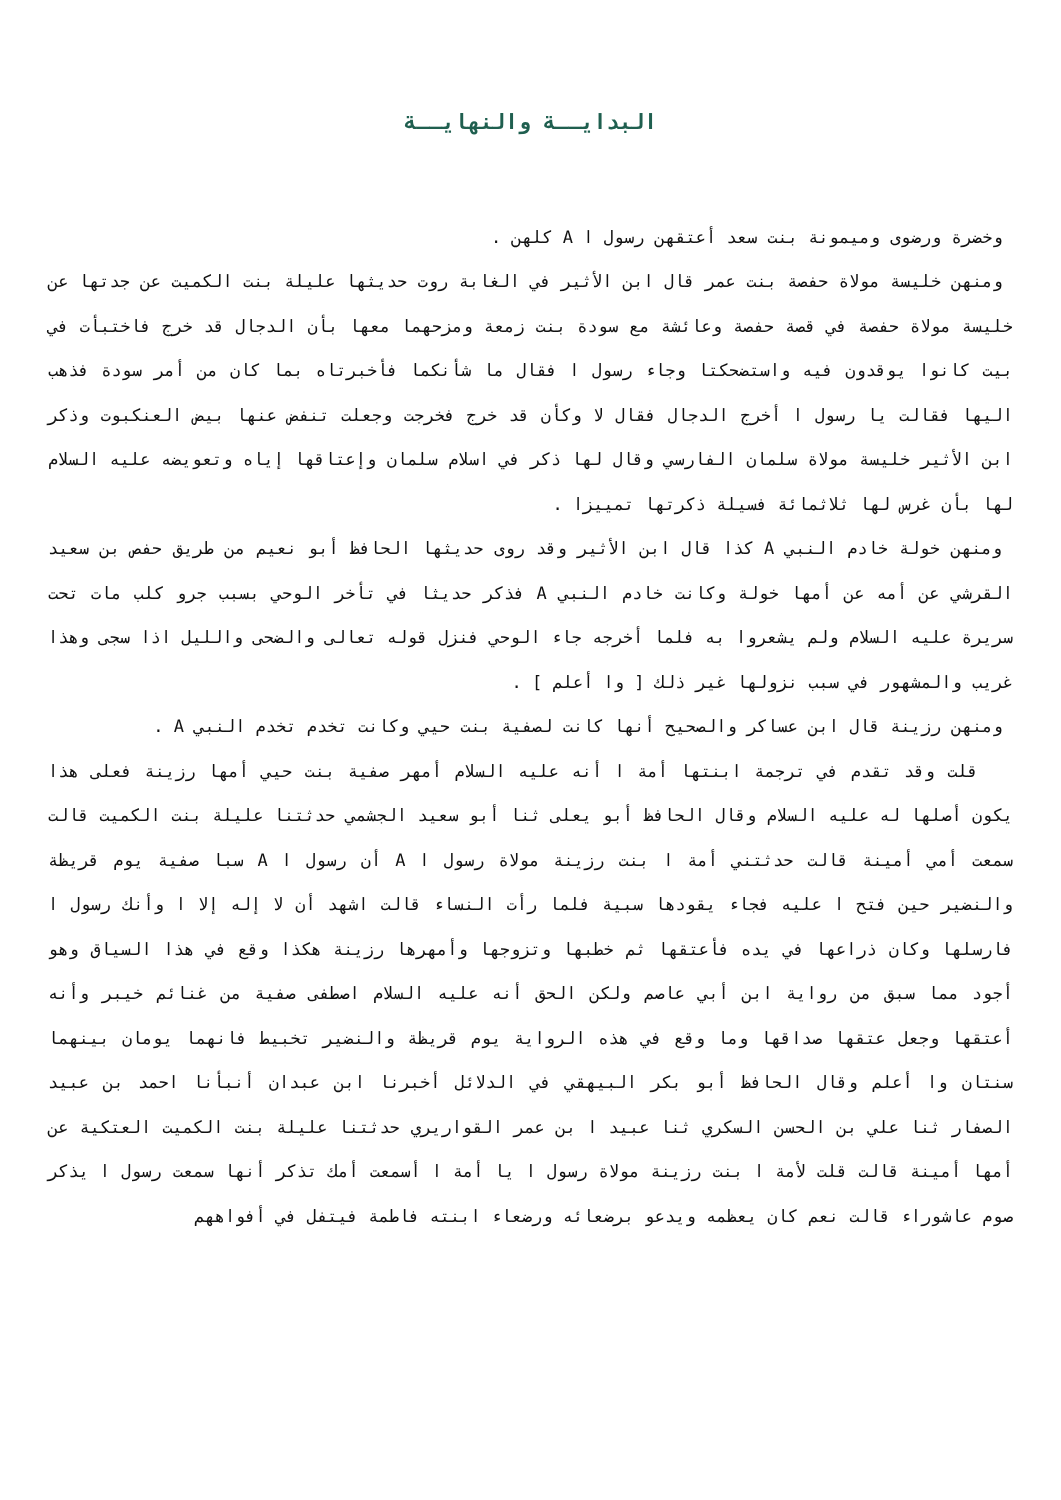البدايــة والنهايــة
وخضرة ورضوى وميمونة بنت سعد أعتقهن رسول ا A كلهن .
ومنهن خليسة مولاة حفصة بنت عمر قال ابن الأثير في الغابة روت حديثها عليلة بنت الكميت عن جدتها عن خليسة مولاة حفصة في قصة حفصة وعائشة مع سودة بنت زمعة ومزحهما معها بأن الدجال قد خرج فاختبأت في بيت كانوا يوقدون فيه واستضحكتا وجاء رسول ا فقال ما شأنكما فأخبرتاه بما كان من أمر سودة فذهب اليها فقالت يا رسول ا أخرج الدجال فقال لا وكأن قد خرج فخرجت وجعلت تنفض عنها بيض العنكبوت وذكر ابن الأثير خليسة مولاة سلمان الفارسي وقال لها ذكر في اسلام سلمان وإعتاقها إياه وتعويضه عليه السلام لها بأن غرس لها ثلاثمائة فسيلة ذكرتها تمييزا .
ومنهن خولة خادم النبي A كذا قال ابن الأثير وقد روى حديثها الحافظ أبو نعيم من طريق حفص بن سعيد القرشي عن أمه عن أمها خولة وكانت خادم النبي A فذكر حديثا في تأخر الوحي بسبب جرو كلب مات تحت سريرة عليه السلام ولم يشعروا به فلما أخرجه جاء الوحي فنزل قوله تعالى والضحى والليل اذا سجى وهذا غريب والمشهور في سبب نزولها غير ذلك [ وا أعلم ] .
ومنهن رزينة قال ابن عساكر والصحيح أنها كانت لصفية بنت حيي وكانت تخدم تخدم النبي A .
قلت وقد تقدم في ترجمة ابنتها أمة ا أنه عليه السلام أمهر صفية بنت حيي أمها رزينة فعلى هذا يكون أصلها له عليه السلام وقال الحافظ أبو يعلى ثنا أبو سعيد الجشمي حدثتنا عليلة بنت الكميت قالت سمعت أمي أمينة قالت حدثتني أمة ا بنت رزينة مولاة رسول ا A أن رسول ا A سبا صفية يوم قريظة والنضير حين فتح ا عليه فجاء يقودها سبية فلما رأت النساء قالت اشهد أن لا إله إلا ا وأنك رسول ا فارسلها وكان ذراعها في يده فأعتقها ثم خطبها وتزوجها وأمهرها رزينة هكذا وقع في هذا السياق وهو أجود مما سبق من رواية ابن أبي عاصم ولكن الحق أنه عليه السلام اصطفى صفية من غنائم خيبر وأنه أعتقها وجعل عتقها صداقها وما وقع في هذه الرواية يوم قريظة والنضير تخبيط فانهما يومان بينهما سنتان وا أعلم وقال الحافظ أبو بكر البيهقي في الدلائل أخبرنا ابن عبدان أنبأنا احمد بن عبيد الصفار ثنا علي بن الحسن السكري ثنا عبيد ا بن عمر القواريري حدثتنا عليلة بنت الكميت العتكية عن أمها أمينة قالت قلت لأمة ا بنت رزينة مولاة رسول ا يا أمة ا أسمعت أمك تذكر أنها سمعت رسول ا يذكر صوم عاشوراء قالت نعم كان يعظمه ويدعو برضعائه ورضعاء ابنته فاطمة فيتفل في أفواههم